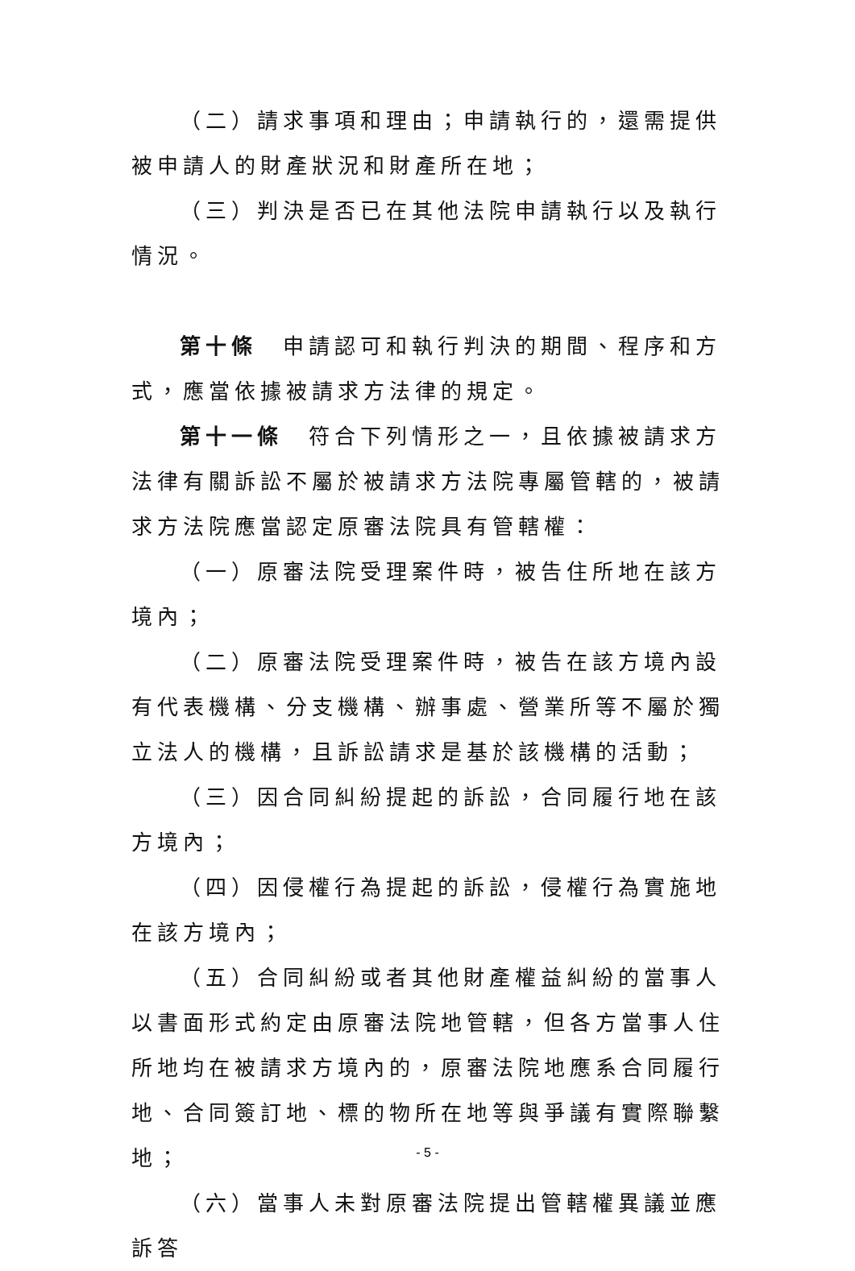（二）請求事項和理由；申請執行的，還需提供被申請人的財產狀況和財產所在地；
（三）判決是否已在其他法院申請執行以及執行情況。
第十條　申請認可和執行判決的期間、程序和方式，應當依據被請求方法律的規定。
第十一條　符合下列情形之一，且依據被請求方法律有關訴訟不屬於被請求方法院專屬管轄的，被請求方法院應當認定原審法院具有管轄權：
（一）原審法院受理案件時，被告住所地在該方境內；
（二）原審法院受理案件時，被告在該方境內設有代表機構、分支機構、辦事處、營業所等不屬於獨立法人的機構，且訴訟請求是基於該機構的活動；
（三）因合同糾紛提起的訴訟，合同履行地在該方境內；
（四）因侵權行為提起的訴訟，侵權行為實施地在該方境內；
（五）合同糾紛或者其他財產權益糾紛的當事人以書面形式約定由原審法院地管轄，但各方當事人住所地均在被請求方境內的，原審法院地應系合同履行地、合同簽訂地、標的物所在地等與爭議有實際聯繫地；
（六）當事人未對原審法院提出管轄權異議並應訴答
- 5 -